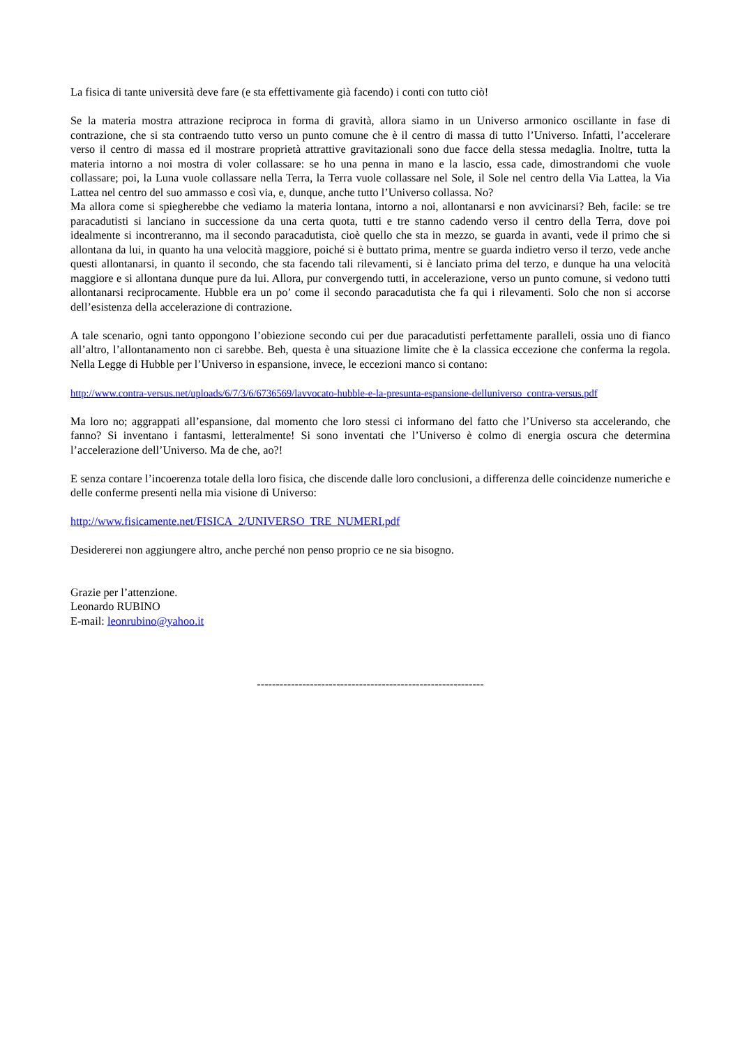La fisica di tante università deve fare (e sta effettivamente già facendo) i conti con tutto ciò!
Se la materia mostra attrazione reciproca in forma di gravità, allora siamo in un Universo armonico oscillante in fase di contrazione, che si sta contraendo tutto verso un punto comune che è il centro di massa di tutto l’Universo. Infatti, l’accelerare verso il centro di massa ed il mostrare proprietà attrattive gravitazionali sono due facce della stessa medaglia. Inoltre, tutta la materia intorno a noi mostra di voler collassare: se ho una penna in mano e la lascio, essa cade, dimostrandomi che vuole collassare; poi, la Luna vuole collassare nella Terra, la Terra vuole collassare nel Sole, il Sole nel centro della Via Lattea, la Via Lattea nel centro del suo ammasso e così via, e, dunque, anche tutto l’Universo collassa. No?
Ma allora come si spiegherebbe che vediamo la materia lontana, intorno a noi, allontanarsi e non avvicinarsi? Beh, facile: se tre paracadutisti si lanciano in successione da una certa quota, tutti e tre stanno cadendo verso il centro della Terra, dove poi idealmente si incontreranno, ma il secondo paracadutista, cioè quello che sta in mezzo, se guarda in avanti, vede il primo che si allontana da lui, in quanto ha una velocità maggiore, poiché si è buttato prima, mentre se guarda indietro verso il terzo, vede anche questi allontanarsi, in quanto il secondo, che sta facendo tali rilevamenti, si è lanciato prima del terzo, e dunque ha una velocità maggiore e si allontana dunque pure da lui. Allora, pur convergendo tutti, in accelerazione, verso un punto comune, si vedono tutti allontanarsi reciprocamente. Hubble era un po’ come il secondo paracadutista che fa qui i rilevamenti. Solo che non si accorse dell’esistenza della accelerazione di contrazione.
A tale scenario, ogni tanto oppongono l’obiezione secondo cui per due paracadutisti perfettamente paralleli, ossia uno di fianco all’altro, l’allontanamento non ci sarebbe. Beh, questa è una situazione limite che è la classica eccezione che conferma la regola. Nella Legge di Hubble per l’Universo in espansione, invece, le eccezioni manco si contano:
http://www.contra-versus.net/uploads/6/7/3/6/6736569/lavvocato-hubble-e-la-presunta-espansione-delluniverso_contra-versus.pdf
Ma loro no; aggrappati all’espansione, dal momento che loro stessi ci informano del fatto che l’Universo sta accelerando, che fanno? Si inventano i fantasmi, letteralmente! Si sono inventati che l’Universo è colmo di energia oscura che determina l’accelerazione dell’Universo. Ma de che, ao?!
E senza contare l’incoerenza totale della loro fisica, che discende dalle loro conclusioni, a differenza delle coincidenze numeriche e delle conferme presenti nella mia visione di Universo:
http://www.fisicamente.net/FISICA_2/UNIVERSO_TRE_NUMERI.pdf
Desidererei non aggiungere altro, anche perché non penso proprio ce ne sia bisogno.
Grazie per l’attenzione.
Leonardo RUBINO
E-mail: leonrubino@yahoo.it
------------------------------------------------------------